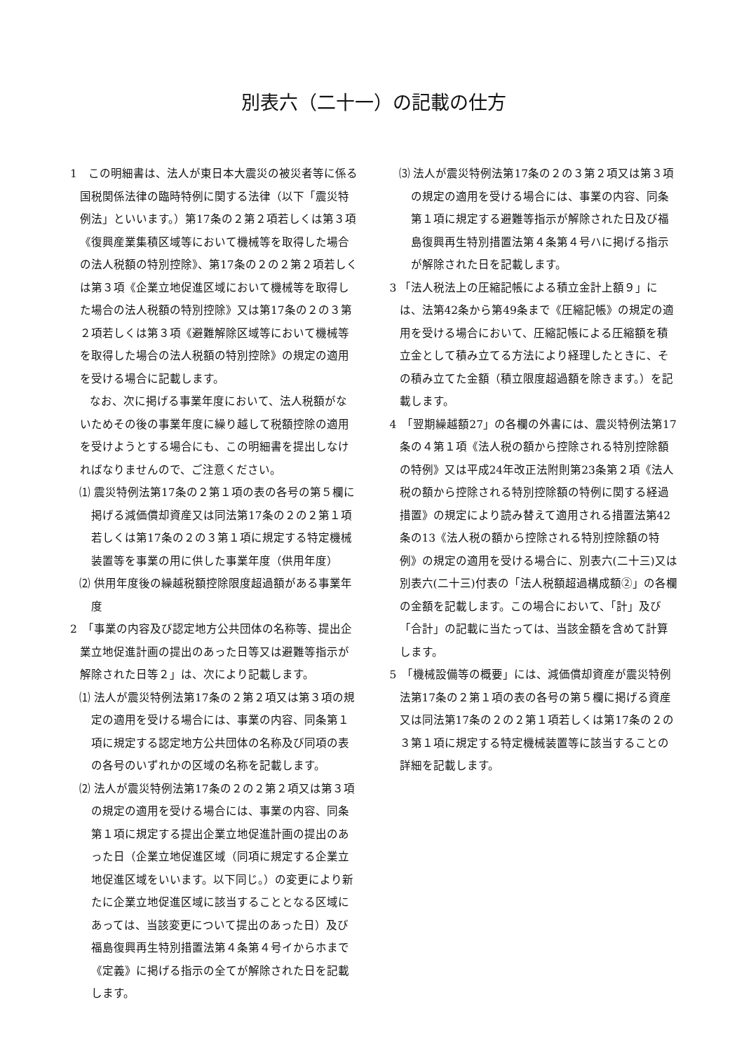別表六（二十一）の記載の仕方
1　この明細書は、法人が東日本大震災の被災者等に係る国税関係法律の臨時特例に関する法律（以下「震災特例法」といいます。）第17条の２第２項若しくは第３項《復興産業集積区域等において機械等を取得した場合の法人税額の特別控除》、第17条の２の２第２項若しくは第３項《企業立地促進区域において機械等を取得した場合の法人税額の特別控除》又は第17条の２の３第２項若しくは第３項《避難解除区域等において機械等を取得した場合の法人税額の特別控除》の規定の適用を受ける場合に記載します。
なお、次に掲げる事業年度において、法人税額がないためその後の事業年度に繰り越して税額控除の適用を受けようとする場合にも、この明細書を提出しなければなりませんので、ご注意ください。
⑴ 震災特例法第17条の２第１項の表の各号の第５欄に掲げる減価償却資産又は同法第17条の２の２第１項若しくは第17条の２の３第１項に規定する特定機械装置等を事業の用に供した事業年度（供用年度）
⑵ 供用年度後の繰越税額控除限度超過額がある事業年度
2　「事業の内容及び認定地方公共団体の名称等、提出企業立地促進計画の提出のあった日等又は避難等指示が解除された日等２」は、次により記載します。
⑴ 法人が震災特例法第17条の２第２項又は第３項の規定の適用を受ける場合には、事業の内容、同条第１項に規定する認定地方公共団体の名称及び同項の表の各号のいずれかの区域の名称を記載します。
⑵ 法人が震災特例法第17条の２の２第２項又は第３項の規定の適用を受ける場合には、事業の内容、同条第１項に規定する提出企業立地促進計画の提出のあった日（企業立地促進区域（同項に規定する企業立地促進区域をいいます。以下同じ。）の変更により新たに企業立地促進区域に該当することとなる区域にあっては、当該変更について提出のあった日）及び福島復興再生特別措置法第４条第４号イからホまで《定義》に掲げる指示の全てが解除された日を記載します。
⑶ 法人が震災特例法第17条の２の３第２項又は第３項の規定の適用を受ける場合には、事業の内容、同条第１項に規定する避難等指示が解除された日及び福島復興再生特別措置法第４条第４号ハに掲げる指示が解除された日を記載します。
3 「法人税法上の圧縮記帳による積立金計上額９」には、法第42条から第49条まで《圧縮記帳》の規定の適用を受ける場合において、圧縮記帳による圧縮額を積立金として積み立てる方法により経理したときに、その積み立てた金額（積立限度超過額を除きます。）を記載します。
4　「翌期繰越額27」の各欄の外書には、震災特例法第17条の４第１項《法人税の額から控除される特別控除額の特例》又は平成24年改正法附則第23条第２項《法人税の額から控除される特別控除額の特例に関する経過措置》の規定により読み替えて適用される措置法第42条の13《法人税の額から控除される特別控除額の特例》の規定の適用を受ける場合に、別表六(二十三)又は別表六(二十三)付表の「法人税額超過構成額②」の各欄の金額を記載します。この場合において、「計」及び「合計」の記載に当たっては、当該金額を含めて計算します。
5　「機械設備等の概要」には、減価償却資産が震災特例法第17条の２第１項の表の各号の第５欄に掲げる資産又は同法第17条の２の２第１項若しくは第17条の２の３第１項に規定する特定機械装置等に該当することの詳細を記載します。